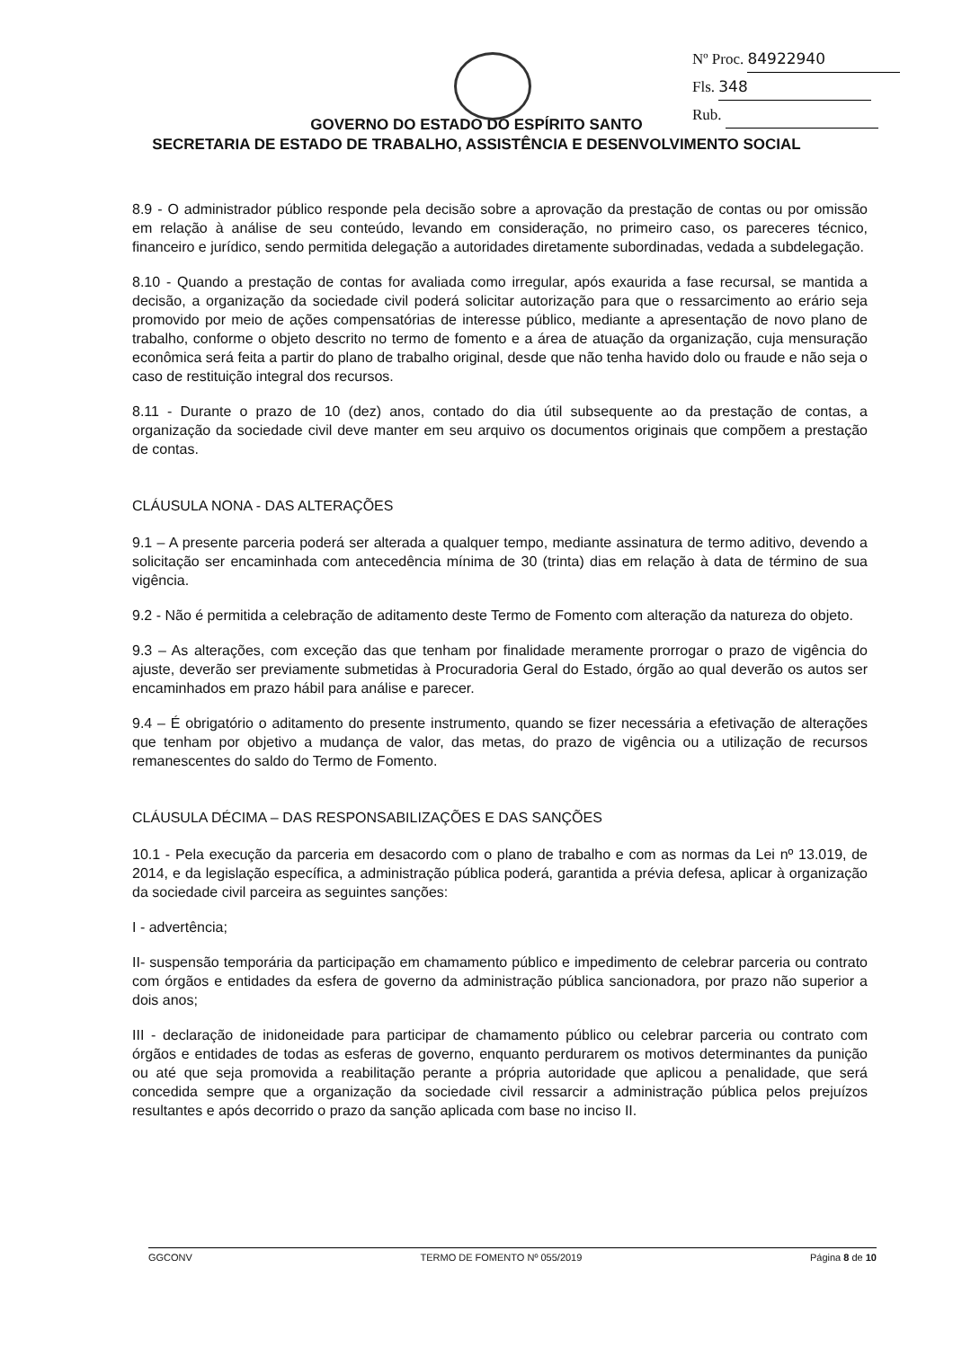Nº Proc. 84922940
Fls. 348
Rub.
GOVERNO DO ESTADO DO ESPÍRITO SANTO
SECRETARIA DE ESTADO DE TRABALHO, ASSISTÊNCIA E DESENVOLVIMENTO SOCIAL
8.9 - O administrador público responde pela decisão sobre a aprovação da prestação de contas ou por omissão em relação à análise de seu conteúdo, levando em consideração, no primeiro caso, os pareceres técnico, financeiro e jurídico, sendo permitida delegação a autoridades diretamente subordinadas, vedada a subdelegação.
8.10 - Quando a prestação de contas for avaliada como irregular, após exaurida a fase recursal, se mantida a decisão, a organização da sociedade civil poderá solicitar autorização para que o ressarcimento ao erário seja promovido por meio de ações compensatórias de interesse público, mediante a apresentação de novo plano de trabalho, conforme o objeto descrito no termo de fomento e a área de atuação da organização, cuja mensuração econômica será feita a partir do plano de trabalho original, desde que não tenha havido dolo ou fraude e não seja o caso de restituição integral dos recursos.
8.11 - Durante o prazo de 10 (dez) anos, contado do dia útil subsequente ao da prestação de contas, a organização da sociedade civil deve manter em seu arquivo os documentos originais que compõem a prestação de contas.
CLÁUSULA NONA - DAS ALTERAÇÕES
9.1 – A presente parceria poderá ser alterada a qualquer tempo, mediante assinatura de termo aditivo, devendo a solicitação ser encaminhada com antecedência mínima de 30 (trinta) dias em relação à data de término de sua vigência.
9.2 - Não é permitida a celebração de aditamento deste Termo de Fomento com alteração da natureza do objeto.
9.3 – As alterações, com exceção das que tenham por finalidade meramente prorrogar o prazo de vigência do ajuste, deverão ser previamente submetidas à Procuradoria Geral do Estado, órgão ao qual deverão os autos ser encaminhados em prazo hábil para análise e parecer.
9.4 – É obrigatório o aditamento do presente instrumento, quando se fizer necessária a efetivação de alterações que tenham por objetivo a mudança de valor, das metas, do prazo de vigência ou a utilização de recursos remanescentes do saldo do Termo de Fomento.
CLÁUSULA DÉCIMA – DAS RESPONSABILIZAÇÕES E DAS SANÇÕES
10.1 - Pela execução da parceria em desacordo com o plano de trabalho e com as normas da Lei nº 13.019, de 2014, e da legislação específica, a administração pública poderá, garantida a prévia defesa, aplicar à organização da sociedade civil parceira as seguintes sanções:
I - advertência;
II- suspensão temporária da participação em chamamento público e impedimento de celebrar parceria ou contrato com órgãos e entidades da esfera de governo da administração pública sancionadora, por prazo não superior a dois anos;
III - declaração de inidoneidade para participar de chamamento público ou celebrar parceria ou contrato com órgãos e entidades de todas as esferas de governo, enquanto perdurarem os motivos determinantes da punição ou até que seja promovida a reabilitação perante a própria autoridade que aplicou a penalidade, que será concedida sempre que a organização da sociedade civil ressarcir a administração pública pelos prejuízos resultantes e após decorrido o prazo da sanção aplicada com base no inciso II.
GGCONV TERMO DE FOMENTO Nº 055/2019 Página 8 de 10